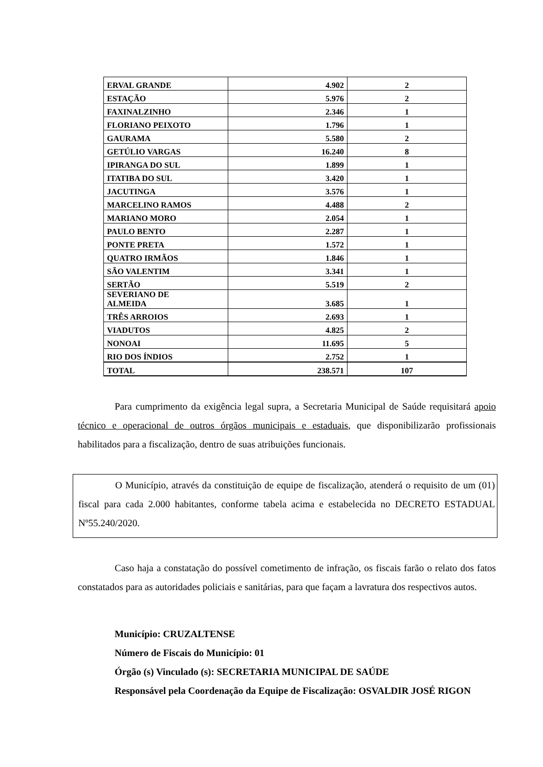| ERVAL GRANDE | 4.902 | 2 |
| ESTAÇÃO | 5.976 | 2 |
| FAXINALZINHO | 2.346 | 1 |
| FLORIANO PEIXOTO | 1.796 | 1 |
| GAURAMA | 5.580 | 2 |
| GETÚLIO VARGAS | 16.240 | 8 |
| IPIRANGA DO SUL | 1.899 | 1 |
| ITATIBA DO SUL | 3.420 | 1 |
| JACUTINGA | 3.576 | 1 |
| MARCELINO RAMOS | 4.488 | 2 |
| MARIANO MORO | 2.054 | 1 |
| PAULO BENTO | 2.287 | 1 |
| PONTE PRETA | 1.572 | 1 |
| QUATRO IRMÃOS | 1.846 | 1 |
| SÃO VALENTIM | 3.341 | 1 |
| SERTÃO | 5.519 | 2 |
| SEVERIANO DE ALMEIDA | 3.685 | 1 |
| TRÊS ARROIOS | 2.693 | 1 |
| VIADUTOS | 4.825 | 2 |
| NONOAI | 11.695 | 5 |
| RIO DOS ÍNDIOS | 2.752 | 1 |
| TOTAL | 238.571 | 107 |
Para cumprimento da exigência legal supra, a Secretaria Municipal de Saúde requisitará apoio técnico e operacional de outros órgãos municipais e estaduais, que disponibilizarão profissionais habilitados para a fiscalização, dentro de suas atribuições funcionais.
O Município, através da constituição de equipe de fiscalização, atenderá o requisito de um (01) fiscal para cada 2.000 habitantes, conforme tabela acima e estabelecida no DECRETO ESTADUAL Nº55.240/2020.
Caso haja a constatação do possível cometimento de infração, os fiscais farão o relato dos fatos constatados para as autoridades policiais e sanitárias, para que façam a lavratura dos respectivos autos.
Município: CRUZALTENSE
Número de Fiscais do Município: 01
Órgão (s) Vinculado (s): SECRETARIA MUNICIPAL DE SAÚDE
Responsável pela Coordenação da Equipe de Fiscalização: OSVALDIR JOSÉ RIGON